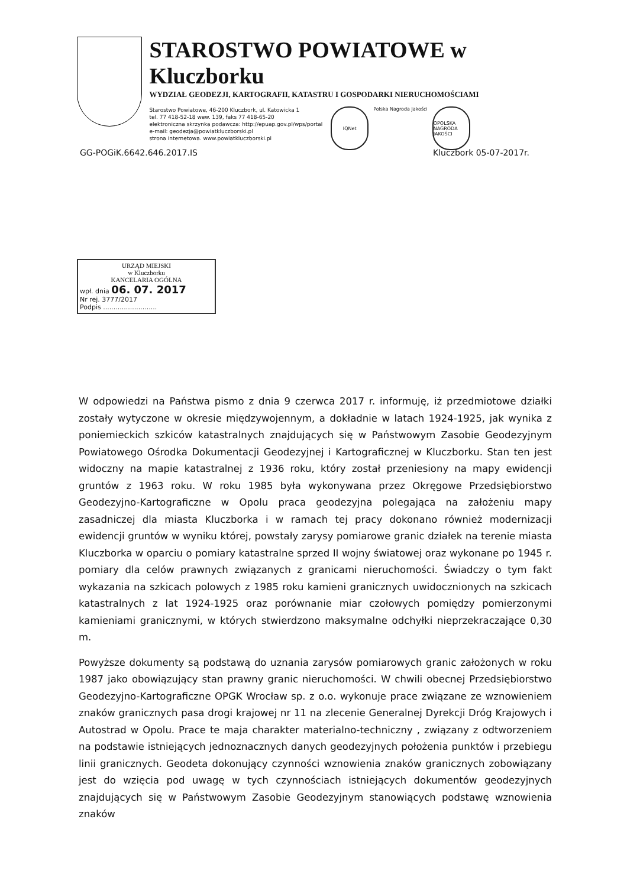STAROSTWO POWIATOWE w Kluczborku
WYDZIAŁ GEODEZJI, KARTOGRAFII, KATASTRU I GOSPODARKI NIERUCHOMOŚCIAMI
Starostwo Powiatowe, 46-200 Kluczbork, ul. Katowicka 1
tel. 77 418-52-18 wew. 139, faks 77 418-65-20
elektroniczna skrzynka podawcza: http://epuap.gov.pl/wps/portal
e-mail: geodezja@powiatkluczborski.pl
strona internetowa. www.powiatkluczborski.pl
IQNet
Polska Nagroda Jakości
OPOLSKA NAGRODA JAKOŚCI
GG-POGiK.6642.646.2017.IS Kluczbork 05-07-2017r.
URZĄD MIEJSKI
w Kluczborku
KANCELARIA OGÓLNA
wpł. dnia 06. 07. 2017
Nr rej. 3777/2017
Podpis ..........................
W odpowiedzi na Państwa pismo z dnia 9 czerwca 2017 r. informuję, iż przedmiotowe działki zostały wytyczone w okresie międzywojennym, a dokładnie w latach 1924-1925, jak wynika z poniemieckich szkiców katastralnych znajdujących się w Państwowym Zasobie Geodezyjnym Powiatowego Ośrodka Dokumentacji Geodezyjnej i Kartograficznej w Kluczborku. Stan ten jest widoczny na mapie katastralnej z 1936 roku, który został przeniesiony na mapy ewidencji gruntów z 1963 roku. W roku 1985 była wykonywana przez Okręgowe Przedsiębiorstwo Geodezyjno-Kartograficzne w Opolu praca geodezyjna polegająca na założeniu mapy zasadniczej dla miasta Kluczborka i w ramach tej pracy dokonano również modernizacji ewidencji gruntów w wyniku której, powstały zarysy pomiarowe granic działek na terenie miasta Kluczborka w oparciu o pomiary katastralne sprzed II wojny światowej oraz wykonane po 1945 r. pomiary dla celów prawnych związanych z granicami nieruchomości. Świadczy o tym fakt wykazania na szkicach polowych z 1985 roku kamieni granicznych uwidocznionych na szkicach katastralnych z lat 1924-1925 oraz porównanie miar czołowych pomiędzy pomierzonymi kamieniami granicznymi, w których stwierdzono maksymalne odchyłki nieprzekraczające 0,30 m.
Powyższe dokumenty są podstawą do uznania zarysów pomiarowych granic założonych w roku 1987 jako obowiązujący stan prawny granic nieruchomości. W chwili obecnej Przedsiębiorstwo Geodezyjno-Kartograficzne OPGK Wrocław sp. z o.o. wykonuje prace związane ze wznowieniem znaków granicznych pasa drogi krajowej nr 11 na zlecenie Generalnej Dyrekcji Dróg Krajowych i Autostrad w Opolu. Prace te maja charakter materialno-techniczny , związany z odtworzeniem na podstawie istniejących jednoznacznych danych geodezyjnych położenia punktów i przebiegu linii granicznych. Geodeta dokonujący czynności wznowienia znaków granicznych zobowiązany jest do wzięcia pod uwagę w tych czynnościach istniejących dokumentów geodezyjnych znajdujących się w Państwowym Zasobie Geodezyjnym stanowiących podstawę wznowienia znaków